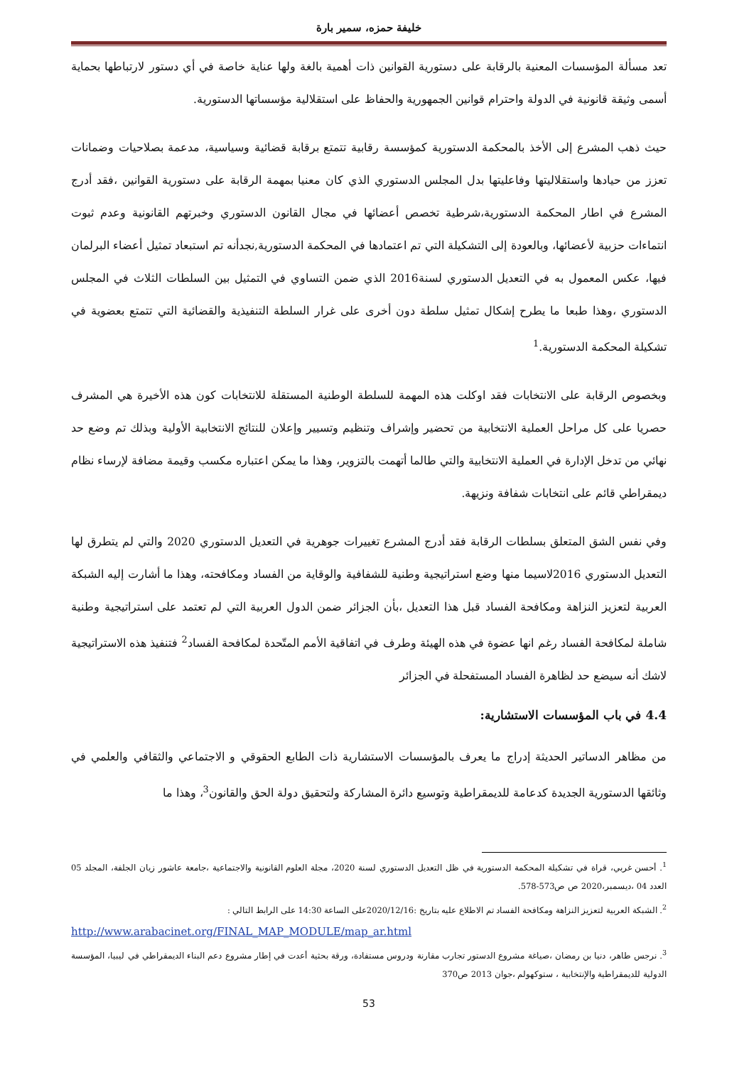خليفة حمزه، سمير بارة
تعد مسألة المؤسسات المعنية بالرقابة على دستورية القوانين ذات أهمية بالغة ولها عناية خاصة في أي دستور لارتباطها بحماية أسمى وثيقة قانونية في الدولة واحترام قوانين الجمهورية والحفاظ على استقلالية مؤسساتها الدستورية.
حيث ذهب المشرع إلى الأخذ بالمحكمة الدستورية كمؤسسة رقابية تتمتع برقابة قضائية وسياسية، مدعمة بصلاحيات وضمانات تعزز من حيادها واستقلاليتها وفاعليتها بدل المجلس الدستوري الذي كان معنيا بمهمة الرقابة على دستورية القوانين ،فقد أدرج المشرع في اطار المحكمة الدستورية،شرطية تخصص أعضائها في مجال القانون الدستوري وخبرتهم القانونية وعدم ثبوت انتماءات حزبية لأعضائها، وبالعودة إلى التشكيلة التي تم اعتمادها في المحكمة الدستورية,نجدأنه تم استبعاد تمثيل أعضاء البرلمان فيها، عكس المعمول به في التعديل الدستوري لسنة2016 الذي ضمن التساوي في التمثيل بين السلطات الثلاث في المجلس الدستوري ،وهذا طبعا ما يطرح إشكال تمثيل سلطة دون أخرى على غرار السلطة التنفيذية والقضائية التي تتمتع بعضوية في تشكيلة المحكمة الدستورية.<sup>1</sup>
وبخصوص الرقابة على الانتخابات فقد اوكلت هذه المهمة للسلطة الوطنية المستقلة للانتخابات كون هذه الأخيرة هي المشرف حصريا على كل مراحل العملية الانتخابية من تحضير وإشراف وتنظيم وتسيير وإعلان للنتائج الانتخابية الأولية وبذلك تم وضع حد نهائي من تدخل الإدارة في العملية الانتخابية والتي طالما أتهمت بالتزوير، وهذا ما يمكن اعتباره مكسب وقيمة مضافة لإرساء نظام ديمقراطي قائم على انتخابات شفافة ونزيهة.
وفي نفس الشق المتعلق بسلطات الرقابة فقد أدرج المشرع تغييرات جوهرية في التعديل الدستوري 2020 والتي لم يتطرق لها التعديل الدستوري 2016لاسيما منها وضع استراتيجية وطنية للشفافية والوقاية من الفساد ومكافحته، وهذا ما أشارت إليه الشبكة العربية لتعزيز النزاهة ومكافحة الفساد قبل هذا التعديل ،بأن الجزائر ضمن الدول العربية التي لم تعتمد على استراتيجية وطنية شاملة لمكافحة الفساد رغم انها عضوة في هذه الهيئة وطرف في اتفاقية الأمم المتّحدة لمكافحة الفساد<sup>2</sup> فتنفيذ هذه الاستراتيجية لاشك أنه سيضع حد لظاهرة الفساد المستفحلة في الجزائر
4.4 في باب المؤسسات الاستشارية:
من مظاهر الدساتير الحديثة إدراج ما يعرف بالمؤسسات الاستشارية ذات الطابع الحقوقي و الاجتماعي والثقافي والعلمي في وثائقها الدستورية الجديدة كدعامة للديمقراطية وتوسيع دائرة المشاركة ولتحقيق دولة الحق والقانون<sup>3</sup>، وهذا ما
<sup>1</sup>. أحسن غربي، قراة في تشكيلة المحكمة الدستورية في ظل التعديل الدستوري لسنة 2020، مجلة العلوم القانونية والاجتماعية ،جامعة عاشور زيان الجلفة، المجلد 05 العدد 04 ،ديسمبر،2020 ص ص573-578.
<sup>2</sup>. الشبكة العربية لتعزيز النزاهة ومكافحة الفساد تم الاطلاع عليه بتاريخ :2020/12/16على الساعة 14:30 على الرابط التالي :
http://www.arabacinet.org/FINAL_MAP_MODULE/map_ar.html
<sup>3</sup>. نرجس طاهر، دنيا بن رمضان ،صياغة مشروع الدستور تجارب مقارنة ودروس مستفادة، ورقة بحثية أعدت في إطار مشروع دعم البناء الديمقراطي في ليبيا، المؤسسة الدولية للديمقراطية والإنتخابية ، ستوكهولم ،جوان 2013 ص370
53